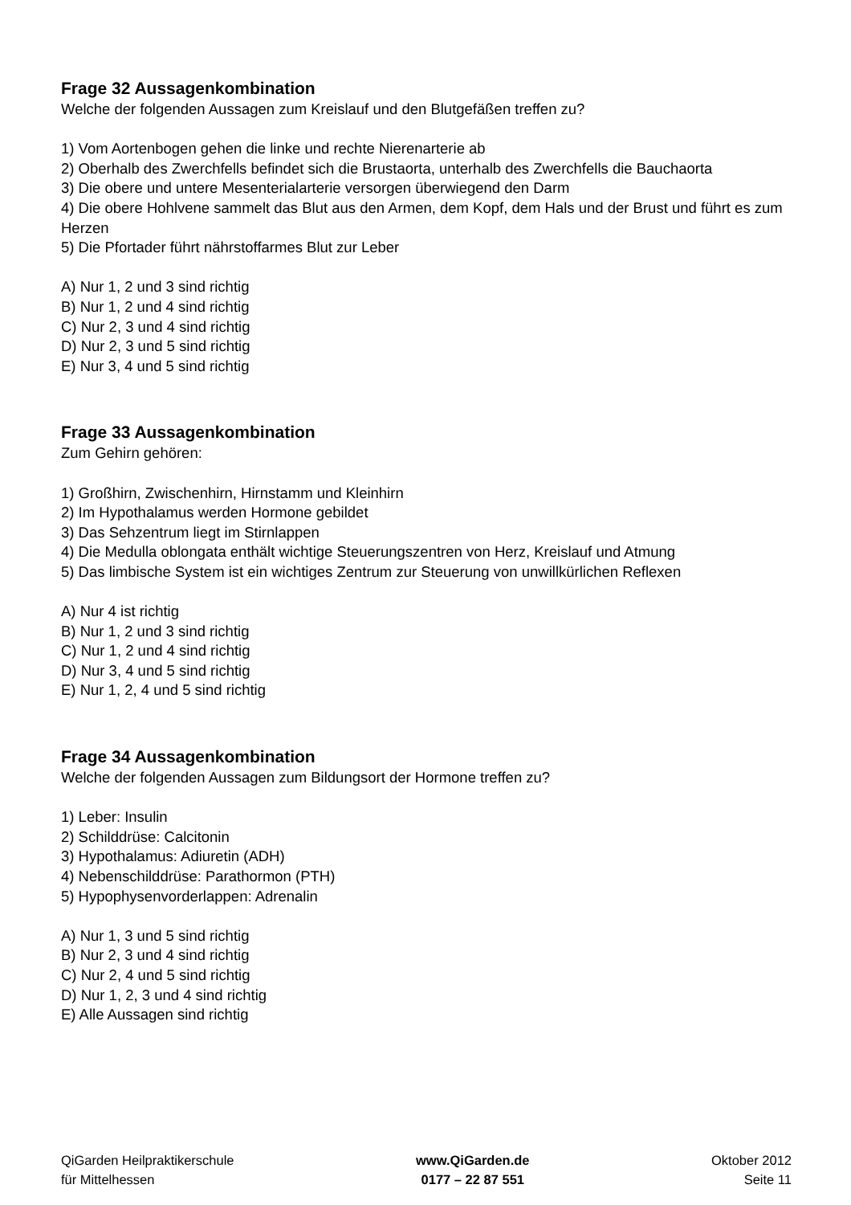Frage 32 Aussagenkombination
Welche der folgenden Aussagen zum Kreislauf und den Blutgefäßen treffen zu?
1) Vom Aortenbogen gehen die linke und rechte Nierenarterie ab
2) Oberhalb des Zwerchfells befindet sich die Brustaorta, unterhalb des Zwerchfells die Bauchaorta
3) Die obere und untere Mesenterialarterie versorgen überwiegend den Darm
4) Die obere Hohlvene sammelt das Blut aus den Armen, dem Kopf, dem Hals und der Brust und führt es zum Herzen
5) Die Pfortader führt nährstoffarmes Blut zur Leber
A) Nur 1, 2 und 3 sind richtig
B) Nur 1, 2 und 4 sind richtig
C) Nur 2, 3 und 4 sind richtig
D) Nur 2, 3 und 5 sind richtig
E) Nur 3, 4 und 5 sind richtig
Frage 33 Aussagenkombination
Zum Gehirn gehören:
1) Großhirn, Zwischenhirn, Hirnstamm und Kleinhirn
2) Im Hypothalamus werden Hormone gebildet
3) Das Sehzentrum liegt im Stirnlappen
4) Die Medulla oblongata enthält wichtige Steuerungszentren von Herz, Kreislauf und Atmung
5) Das limbische System ist ein wichtiges Zentrum zur Steuerung von unwillkürlichen Reflexen
A) Nur 4 ist richtig
B) Nur 1, 2 und 3 sind richtig
C) Nur 1, 2 und 4 sind richtig
D) Nur 3, 4 und 5 sind richtig
E) Nur 1, 2, 4 und 5 sind richtig
Frage 34 Aussagenkombination
Welche der folgenden Aussagen zum Bildungsort der Hormone treffen zu?
1) Leber: Insulin
2) Schilddrüse: Calcitonin
3) Hypothalamus: Adiuretin (ADH)
4) Nebenschilddrüse: Parathormon (PTH)
5) Hypophysenvorderlappen: Adrenalin
A) Nur 1, 3 und 5 sind richtig
B) Nur 2, 3 und 4 sind richtig
C) Nur 2, 4 und 5 sind richtig
D) Nur 1, 2, 3 und 4 sind richtig
E) Alle Aussagen sind richtig
QiGarden Heilpraktikerschule
für Mittelhessen
www.QiGarden.de
0177 – 22 87 551
Oktober 2012
Seite 11